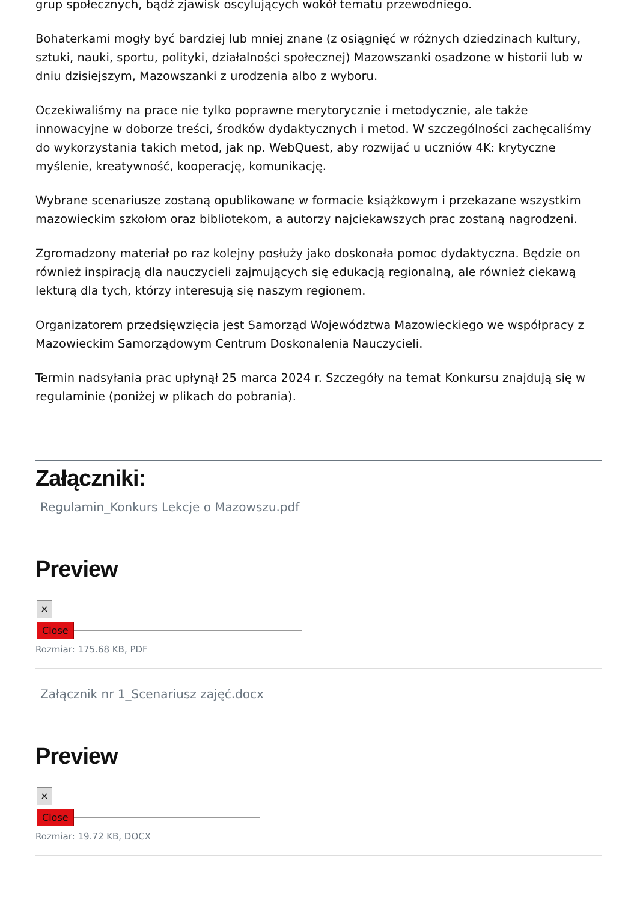grup społecznych, bądź zjawisk oscylujących wokół tematu przewodniego.
Bohaterkami mogły być bardziej lub mniej znane (z osiągnięć w różnych dziedzinach kultury, sztuki, nauki, sportu, polityki, działalności społecznej) Mazowszanki osadzone w historii lub w dniu dzisiejszym, Mazowszanki z urodzenia albo z wyboru.
Oczekiwaliśmy na prace nie tylko poprawne merytorycznie i metodycznie, ale także innowacyjne w doborze treści, środków dydaktycznych i metod. W szczególności zachęcaliśmy do wykorzystania takich metod, jak np. WebQuest, aby rozwijać u uczniów 4K: krytyczne myślenie, kreatywność, kooperację, komunikację.
Wybrane scenariusze zostaną opublikowane w formacie książkowym i przekazane wszystkim mazowieckim szkołom oraz bibliotekom, a autorzy najciekawszych prac zostaną nagrodzeni.
Zgromadzony materiał po raz kolejny posłuży jako doskonała pomoc dydaktyczna. Będzie on również inspiracją dla nauczycieli zajmujących się edukacją regionalną, ale również ciekawą lekturą dla tych, którzy interesują się naszym regionem.
Organizatorem przedsięwzięcia jest Samorząd Województwa Mazowieckiego we współpracy z Mazowieckim Samorządowym Centrum Doskonalenia Nauczycieli.
Termin nadsyłania prac upłynął 25 marca 2024 r. Szczegóły na temat Konkursu znajdują się w regulaminie (poniżej w plikach do pobrania).
Załączniki:
Regulamin_Konkurs Lekcje o Mazowszu.pdf
Preview
×
Close
Rozmiar: 175.68 KB, PDF
Załącznik nr 1_Scenariusz zajęć.docx
Preview
×
Close
Rozmiar: 19.72 KB, DOCX